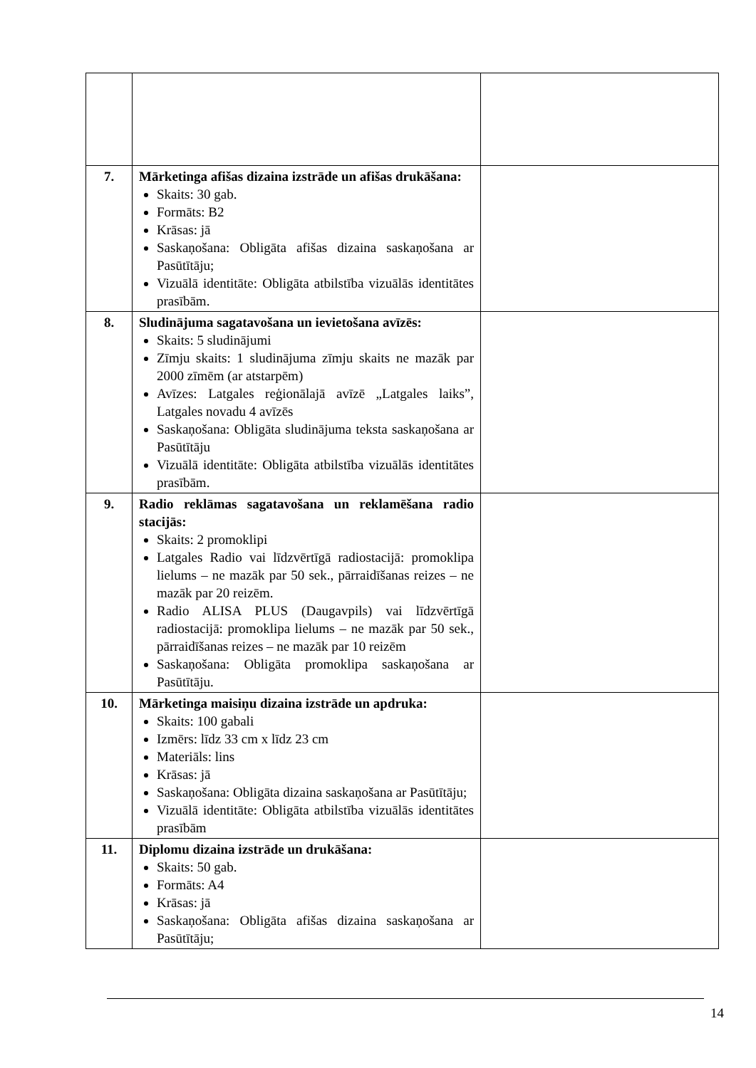| 7. | Mārketinga afišas dizaina izstrāde un afišas drukāšana: Skaits: 30 gab. Formāts: B2 Krāsas: jā Saskaņošana: Obligāta afišas dizaina saskaņošana ar Pasūtītāju; Vizuālā identitāte: Obligāta atbilstība vizuālās identitātes prasībām. | |
| 8. | Sludinājuma sagatavošana un ievietošana avīzēs: Skaits: 5 sludinājumi Zīmju skaits: 1 sludinājuma zīmju skaits ne mazāk par 2000 zīmēm (ar atstarpēm) Avīzes: Latgales reģionālajā avīzē „Latgales laiks”, Latgales novadu 4 avīzēs Saskaņošana: Obligāta sludinājuma teksta saskaņošana ar Pasūtītāju Vizuālā identitāte: Obligāta atbilstība vizuālās identitātes prasībām. | |
| 9. | Radio reklāmas sagatavošana un reklamēšana radio stacijās: Skaits: 2 promoklipi Latgales Radio vai līdzvērtīgā radiostacijā: promoklipa lielums – ne mazāk par 50 sek., pārraidīšanas reizes – ne mazāk par 20 reizēm. Radio ALISA PLUS (Daugavpils) vai līdzvērtīgā radiostacijā: promoklipa lielums – ne mazāk par 50 sek., pārraidīšanas reizes – ne mazāk par 10 reizēm Saskaņošana: Obligāta promoklipa saskaņošana ar Pasūtītāju. | |
| 10. | Mārketinga maisiņu dizaina izstrāde un apdruka: Skaits: 100 gabali Izmērs: līdz 33 cm x līdz 23 cm Materiāls: lins Krāsas: jā Saskaņošana: Obligāta dizaina saskaņošana ar Pasūtītāju; Vizuālā identitāte: Obligāta atbilstība vizuālās identitātes prasībām | |
| 11. | Diplomu dizaina izstrāde un drukāšana: Skaits: 50 gab. Formāts: A4 Krāsas: jā Saskaņošana: Obligāta afišas dizaina saskaņošana ar Pasūtītāju; | |
14